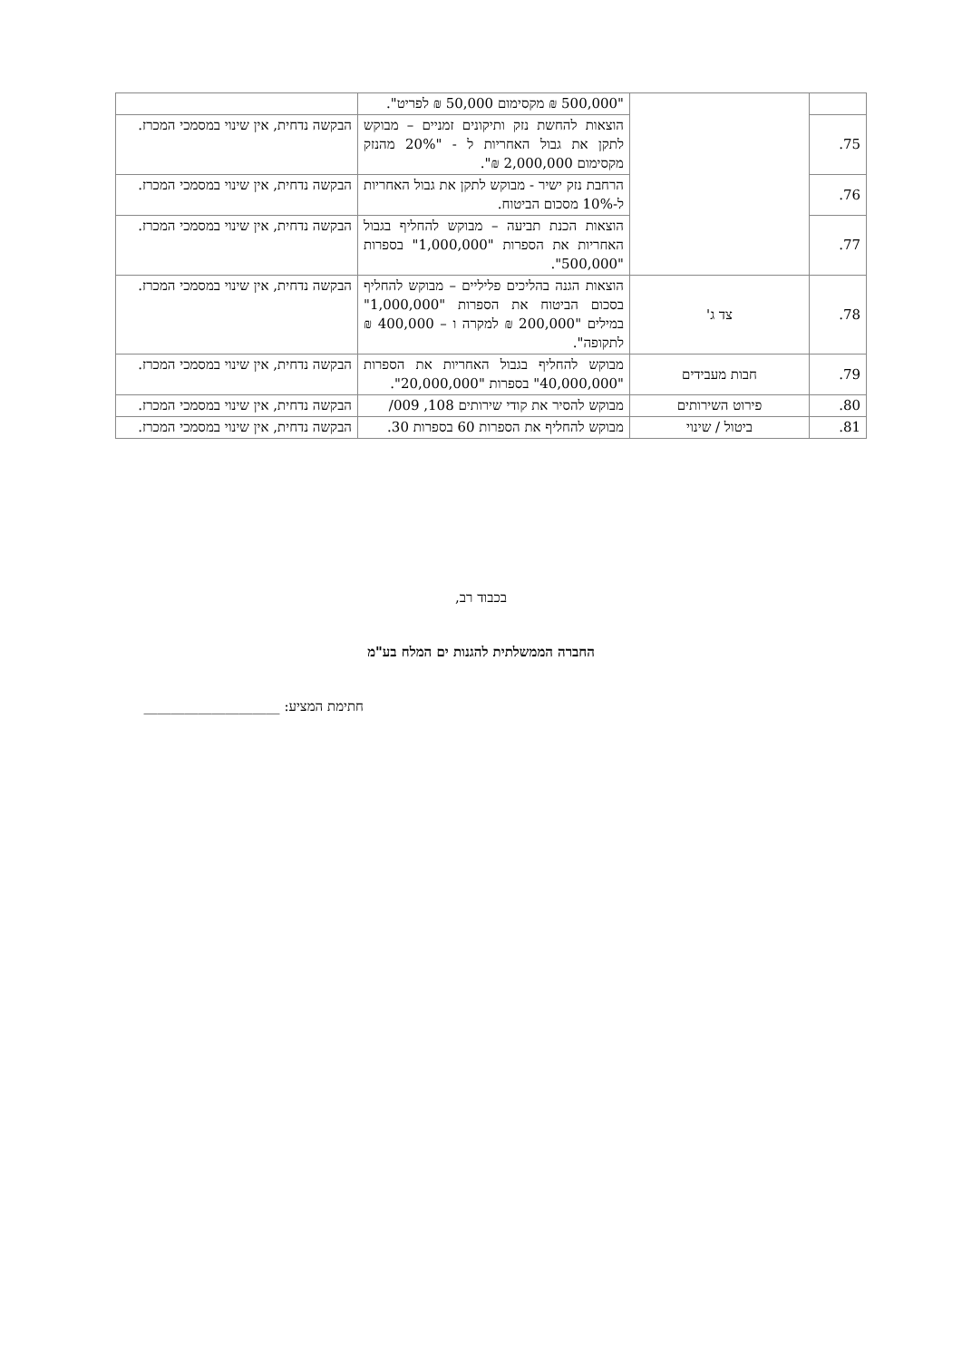| | | "500,000 ₪ מקסימום 50,000 ₪ לפריט". | |
| 75. | | הוצאות להחשת נזק ותיקונים זמניים – מבוקש לתקן את גבול האחריות ל - "20% מהנזק מקסימום 2,000,000 ₪". | הבקשה נדחית, אין שינוי במסמכי המכרז. |
| 76. | | הרחבת נזק ישיר - מבוקש לתקן את גבול האחריות ל-10% מסכום הביטוח. | הבקשה נדחית, אין שינוי במסמכי המכרז. |
| 77. | | הוצאות הכנת תביעה – מבוקש להחליף בגבול האחריות את הספרות "1,000,000" בספרות "500,000". | הבקשה נדחית, אין שינוי במסמכי המכרז. |
| 78. | צד ג' | הוצאות הגנה בהליכים פליליים – מבוקש להחליף בסכום הביטוח את הספרות "1,000,000" במילים "200,000 ₪ למקרה ו – 400,000 ₪ לתקופה". | הבקשה נדחית, אין שינוי במסמכי המכרז. |
| 79. | חבות מעבידים | מבוקש להחליף בגבול האחריות את הספרות "40,000,000" בספרות "20,000,000". | הבקשה נדחית, אין שינוי במסמכי המכרז. |
| 80. | פירוט השירותים | מבוקש להסיר את קודי שירותים 108, 009/ | הבקשה נדחית, אין שינוי במסמכי המכרז. |
| 81. | ביטול / שינוי | מבוקש להחליף את הספרות 60 בספרות 30. | הבקשה נדחית, אין שינוי במסמכי המכרז. |
בכבוד רב,
החברה הממשלתית להגנות ים המלח בע"מ
חתימת המציע: ____________________